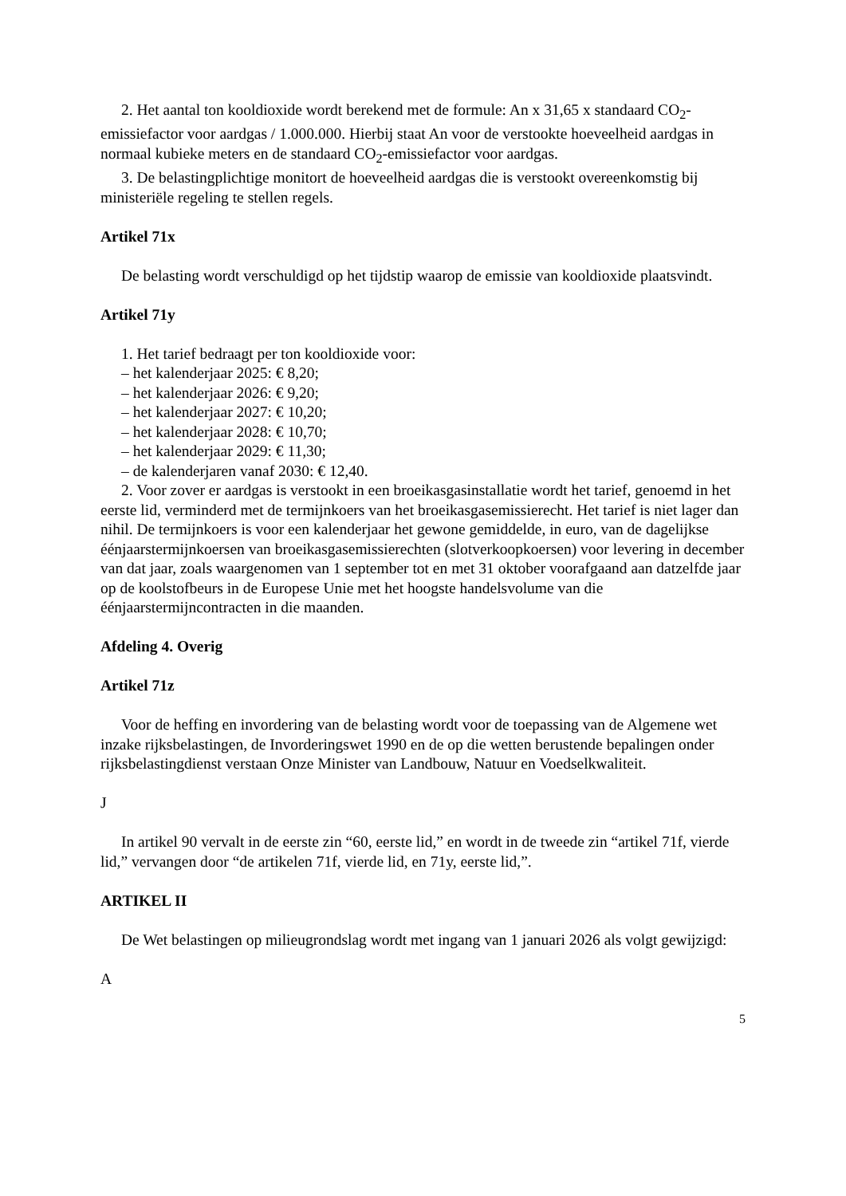2. Het aantal ton kooldioxide wordt berekend met de formule: An x 31,65 x standaard CO<sub>2</sub>-emissiefactor voor aardgas / 1.000.000. Hierbij staat An voor de verstookte hoeveelheid aardgas in normaal kubieke meters en de standaard CO<sub>2</sub>-emissiefactor voor aardgas.
3. De belastingplichtige monitort de hoeveelheid aardgas die is verstookt overeenkomstig bij ministeriële regeling te stellen regels.
Artikel 71x
De belasting wordt verschuldigd op het tijdstip waarop de emissie van kooldioxide plaatsvindt.
Artikel 71y
1. Het tarief bedraagt per ton kooldioxide voor:
– het kalenderjaar 2025: € 8,20;
– het kalenderjaar 2026: € 9,20;
– het kalenderjaar 2027: € 10,20;
– het kalenderjaar 2028: € 10,70;
– het kalenderjaar 2029: € 11,30;
– de kalenderjaren vanaf 2030: € 12,40.
2. Voor zover er aardgas is verstookt in een broeikasgasinstallatie wordt het tarief, genoemd in het eerste lid, verminderd met de termijnkoers van het broeikasgasemissierecht. Het tarief is niet lager dan nihil. De termijnkoers is voor een kalenderjaar het gewone gemiddelde, in euro, van de dagelijkse éénjaarstermijnkoersen van broeikasgasemissierechten (slotverkoopkoersen) voor levering in december van dat jaar, zoals waargenomen van 1 september tot en met 31 oktober voorafgaand aan datzelfde jaar op de koolstofbeurs in de Europese Unie met het hoogste handelsvolume van die éénjaarstermijncontracten in die maanden.
Afdeling 4. Overig
Artikel 71z
Voor de heffing en invordering van de belasting wordt voor de toepassing van de Algemene wet inzake rijksbelastingen, de Invorderingswet 1990 en de op die wetten berustende bepalingen onder rijksbelastingdienst verstaan Onze Minister van Landbouw, Natuur en Voedselkwaliteit.
J
In artikel 90 vervalt in de eerste zin “60, eerste lid,” en wordt in de tweede zin “artikel 71f, vierde lid,” vervangen door “de artikelen 71f, vierde lid, en 71y, eerste lid,”.
ARTIKEL II
De Wet belastingen op milieugrondslag wordt met ingang van 1 januari 2026 als volgt gewijzigd:
A
5